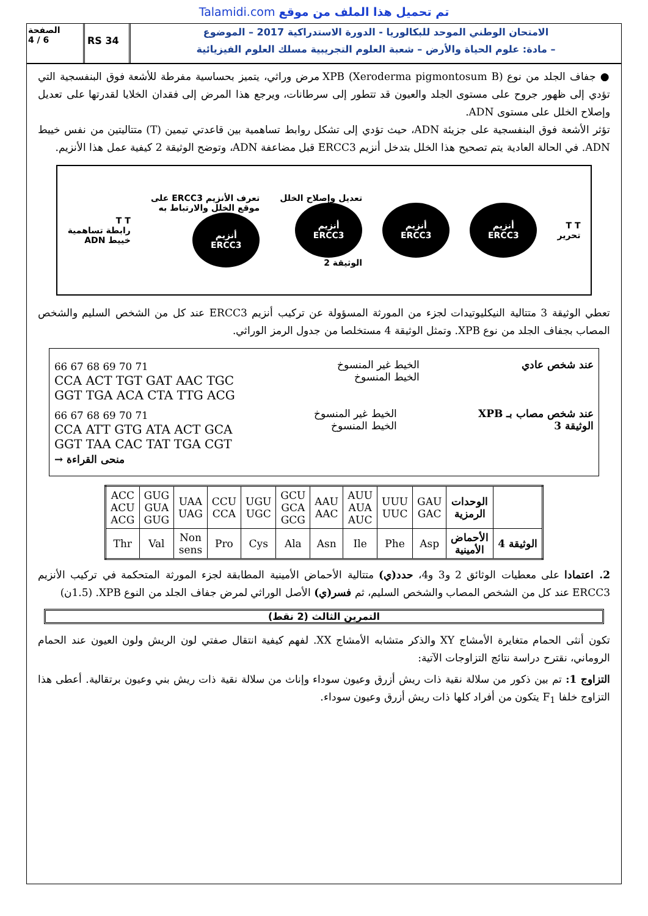Talamidi.com تم تحميل هذا الملف من موقع
الصفحة
4 / 6
RS 34
الامتحان الوطني الموحد للبكالوريا - الدورة الاستدراكية 2017 – الموضوع
– مادة: علوم الحياة والأرض – شعبة العلوم التجريبية مسلك العلوم الفيزيائية
● جفاف الجلد من نوع XPB (Xeroderma pigmontosum B) مرض وراثي، يتميز بحساسية مفرطة للأشعة فوق البنفسجية التي تؤدي إلى ظهور جروح على مستوى الجلد والعيون قد تتطور إلى سرطانات، ويرجع هذا المرض إلى فقدان الخلايا لقدرتها على تعديل وإصلاح الخلل على مستوى ADN.
تؤثر الأشعة فوق البنفسجية على جزيئة ADN، حيث تؤدي إلى تشكل روابط تساهمية بين قاعدتي تيمين (T) متتاليتين من نفس خييط ADN. في الحالة العادية يتم تصحيح هذا الخلل بتدخل أنزيم ERCC3 قبل مضاعفة ADN، وتوضح الوثيقة 2 كيفية عمل هذا الأنزيم.
T T
تحرير
أنزيم
ERCC3
أنزيم
ERCC3
تعديل وإصلاح الخلل
أنزيم
ERCC3
الوثيقة 2
تعرف الأنزيم ERCC3 على
موقع الخلل والارتباط به
أنزيم
ERCC3
T T
رابطة تساهمية
خييط ADN
تعطي الوثيقة 3 متتالية النيكليوتيدات لجزء من المورثة المسؤولة عن تركيب أنزيم ERCC3 عند كل من الشخص السليم والشخص المصاب بجفاف الجلد من نوع XPB. وتمثل الوثيقة 4 مستخلصا من جدول الرمز الوراثي.
66 67 68 69 70 71
CCA ACT TGT GAT AAC TGC
GGT TGA ACA CTA TTG ACG
الخيط غير المنسوخ
الخيط المنسوخ
عند شخص عادي
66 67 68 69 70 71
CCA ATT GTG ATA ACT GCA
GGT TAA CAC TAT TGA CGT
منحى القراءة →
الخيط غير المنسوخ
الخيط المنسوخ
عند شخص مصاب بـ XPB
الوثيقة 3
| ACC ACU ACG | GUG GUA GUG | UAA UAG | CCU CCA | UGU UGC | GCU GCA GCG | AAU AAC | AUU AUA AUC | UUU UUC | GAU GAC | الوحدات الرمزية | |
| Thr | Val | Non sens | Pro | Cys | Ala | Asn | Ile | Phe | Asp | الأحماض الأمينية | الوثيقة 4 |
2. اعتمادا على معطيات الوثائق 2 و3 و4، حدد(ي) متتالية الأحماض الأمينية المطابقة لجزء المورثة المتحكمة في تركيب الأنزيم ERCC3 عند كل من الشخص المصاب والشخص السليم، ثم فسر(ي) الأصل الوراثي لمرض جفاف الجلد من النوع XPB. (1.5ن)
التمرين الثالث (2 نقط)
تكون أنثى الحمام متغايرة الأمشاج XY والذكر متشابه الأمشاج XX. لفهم كيفية انتقال صفتي لون الريش ولون العيون عند الحمام الروماني، نقترح دراسة نتائج التزاوجات الآتية:
التزاوج 1: تم بين ذكور من سلالة نقية ذات ريش أزرق وعيون سوداء وإناث من سلالة نقية ذات ريش بني وعيون برتقالية. أعطى هذا التزاوج خلفا F<sub>1</sub> يتكون من أفراد كلها ذات ريش أزرق وعيون سوداء.